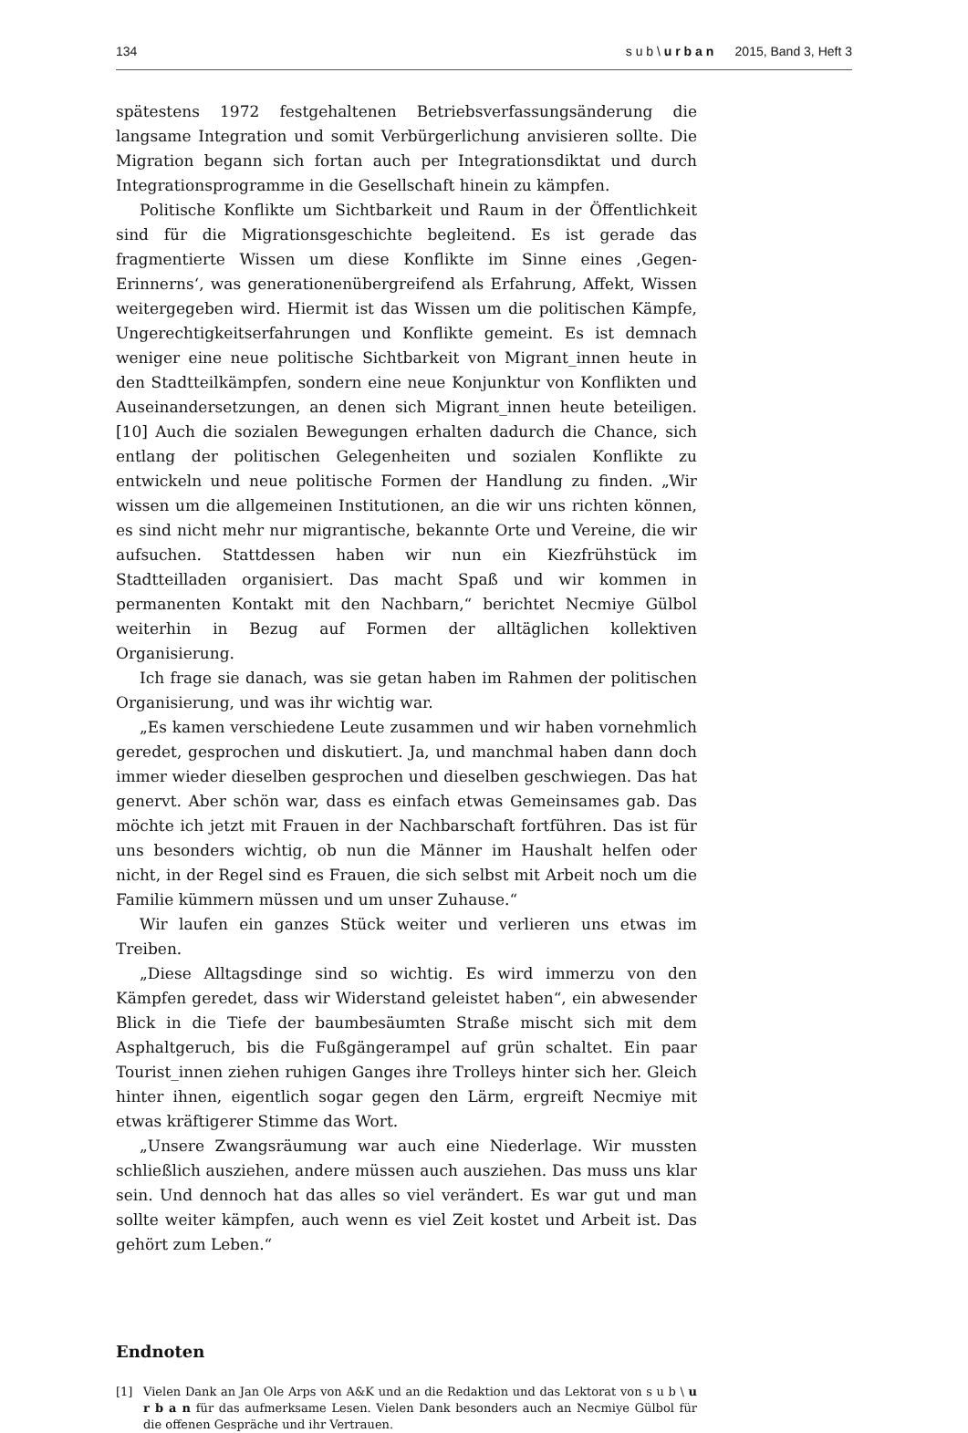134 s u b \ u r b a n 2015, Band 3, Heft 3
spätestens 1972 festgehaltenen Betriebsverfassungsänderung die langsame Integration und somit Verbürgerlichung anvisieren sollte. Die Migration begann sich fortan auch per Integrationsdiktat und durch Integrationsprogramme in die Gesellschaft hinein zu kämpfen.
Politische Konflikte um Sichtbarkeit und Raum in der Öffentlichkeit sind für die Migrationsgeschichte begleitend. Es ist gerade das fragmentierte Wissen um diese Konflikte im Sinne eines ‚Gegen-Erinnerns‘, was generationenübergreifend als Erfahrung, Affekt, Wissen weitergegeben wird. Hiermit ist das Wissen um die politischen Kämpfe, Ungerechtigkeitserfahrungen und Konflikte gemeint. Es ist demnach weniger eine neue politische Sichtbarkeit von Migrant_innen heute in den Stadtteilkämpfen, sondern eine neue Konjunktur von Konflikten und Auseinandersetzungen, an denen sich Migrant_innen heute beteiligen.[10] Auch die sozialen Bewegungen erhalten dadurch die Chance, sich entlang der politischen Gelegenheiten und sozialen Konflikte zu entwickeln und neue politische Formen der Handlung zu finden. „Wir wissen um die allgemeinen Institutionen, an die wir uns richten können, es sind nicht mehr nur migrantische, bekannte Orte und Vereine, die wir aufsuchen. Stattdessen haben wir nun ein Kiezfrühstück im Stadtteilladen organisiert. Das macht Spaß und wir kommen in permanenten Kontakt mit den Nachbarn,“ berichtet Necmiye Gülbol weiterhin in Bezug auf Formen der alltäglichen kollektiven Organisierung.
Ich frage sie danach, was sie getan haben im Rahmen der politischen Organisierung, und was ihr wichtig war.
„Es kamen verschiedene Leute zusammen und wir haben vornehmlich geredet, gesprochen und diskutiert. Ja, und manchmal haben dann doch immer wieder dieselben gesprochen und dieselben geschwiegen. Das hat genervt. Aber schön war, dass es einfach etwas Gemeinsames gab. Das möchte ich jetzt mit Frauen in der Nachbarschaft fortführen. Das ist für uns besonders wichtig, ob nun die Männer im Haushalt helfen oder nicht, in der Regel sind es Frauen, die sich selbst mit Arbeit noch um die Familie kümmern müssen und um unser Zuhause.“
Wir laufen ein ganzes Stück weiter und verlieren uns etwas im Treiben.
„Diese Alltagsdinge sind so wichtig. Es wird immerzu von den Kämpfen geredet, dass wir Widerstand geleistet haben“, ein abwesender Blick in die Tiefe der baumbesäumten Straße mischt sich mit dem Asphaltgeruch, bis die Fußgängerampel auf grün schaltet. Ein paar Tourist_innen ziehen ruhigen Ganges ihre Trolleys hinter sich her. Gleich hinter ihnen, eigentlich sogar gegen den Lärm, ergreift Necmiye mit etwas kräftigerer Stimme das Wort.
„Unsere Zwangsräumung war auch eine Niederlage. Wir mussten schließlich ausziehen, andere müssen auch ausziehen. Das muss uns klar sein. Und dennoch hat das alles so viel verändert. Es war gut und man sollte weiter kämpfen, auch wenn es viel Zeit kostet und Arbeit ist. Das gehört zum Leben.“
Endnoten
[1] Vielen Dank an Jan Ole Arps von A&K und an die Redaktion und das Lektorat von s u b \ u r b a n für das aufmerksame Lesen. Vielen Dank besonders auch an Necmiye Gülbol für die offenen Gespräche und ihr Vertrauen.